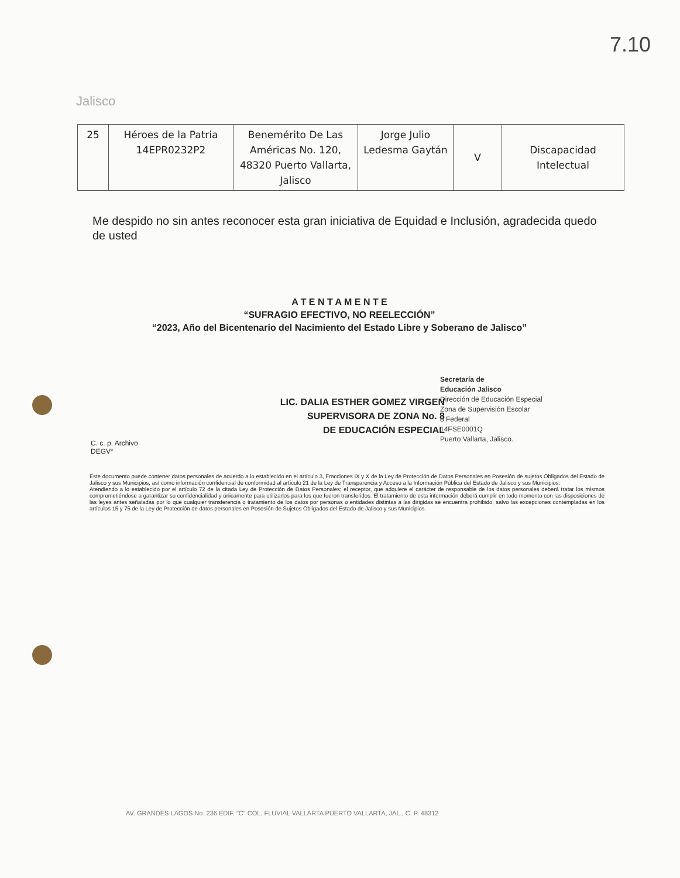7.10
Jalisco
| 25 | Héroes de la Patria 14EPR0232P2 | Benemérito De Las Américas No. 120, 48320 Puerto Vallarta, Jalisco | Jorge Julio Ledesma Gaytán | V | Discapacidad Intelectual |
Me despido no sin antes reconocer esta gran iniciativa de Equidad e Inclusión, agradecida quedo de usted
A T E N T A M E N T E
“SUFRAGIO EFECTIVO, NO REELECCIÓN”
“2023, Año del Bicentenario del Nacimiento del Estado Libre y Soberano de Jalisco”
LIC. DALIA ESTHER GOMEZ VIRGEN
SUPERVISORA DE ZONA No. 8
DE EDUCACIÓN ESPECIAL
Secretaría de
Educación Jalisco
Dirección de Educación Especial
Zona de Supervisión Escolar
8 Federal
14FSE0001Q
Puerto Vallarta, Jalisco.
C. c. p. Archivo
DEGV*
Este documento puede contener datos personales de acuerdo a lo establecido en el artículo 3, Fracciones IX y X de la Ley de Protección de Datos Personales en Posesión de sujetos Obligados del Estado de Jalisco y sus Municipios, así como información confidencial de conformidad al artículo 21 de la Ley de Transparencia y Acceso a la Información Pública del Estado de Jalisco y sus Municipios.
Atendiendo a lo establecido por el artículo 72 de la citada Ley de Protección de Datos Personales; el receptor, que adquiere el carácter de responsable de los datos personales deberá tratar los mismos comprometiéndose a garantizar su confidencialidad y únicamente para utilizarlos para los que fueron transferidos. El tratamiento de esta información deberá cumplir en todo momento con las disposiciones de las leyes antes señaladas por lo que cualquier transferencia o tratamiento de los datos por personas o entidades distintas a las dirigidas se encuentra prohibido, salvo las excepciones contempladas en los artículos 15 y 75 de la Ley de Protección de datos personales en Posesión de Sujetos Obligados del Estado de Jalisco y sus Municipios.
AV. GRANDES LAGOS No. 236 EDIF. "C" COL. FLUVIAL VALLARTA PUERTO VALLARTA, JAL., C. P. 48312